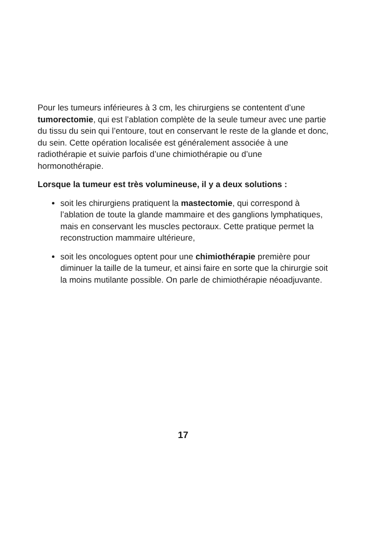Pour les tumeurs inférieures à 3 cm, les chirurgiens se contentent d’une tumorectomie, qui est l’ablation complète de la seule tumeur avec une partie du tissu du sein qui l’entoure, tout en conservant le reste de la glande et donc, du sein. Cette opération localisée est généralement associée à une radiothérapie et suivie parfois d’une chimiothérapie ou d’une hormonothérapie.
Lorsque la tumeur est très volumineuse, il y a deux solutions :
soit les chirurgiens pratiquent la mastectomie, qui correspond à l’ablation de toute la glande mammaire et des ganglions lymphatiques, mais en conservant les muscles pectoraux. Cette pratique permet la reconstruction mammaire ultérieure,
soit les oncologues optent pour une chimiothérapie première pour diminuer la taille de la tumeur, et ainsi faire en sorte que la chirurgie soit la moins mutilante possible. On parle de chimiothérapie néoadjuvante.
17